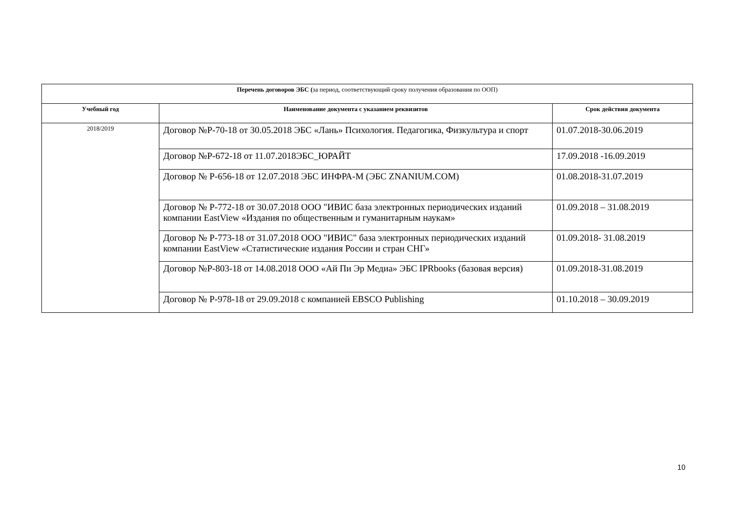| Перечень договоров ЭБС ( за период, соответствующий сроку получения образования по ООП) | | |
| Учебный год | Наименование документа с указанием реквизитов | Срок действия документа |
| 2018/2019 | Договор №Р-70-18 от 30.05.2018 ЭБС «Лань» Психология. Педагогика, Физкультура и спорт | 01.07.2018-30.06.2019 |
| | Договор №Р-672-18 от 11.07.2018ЭБС_ЮРАЙТ | 17.09.2018 -16.09.2019 |
| | Договор № Р-656-18 от 12.07.2018 ЭБС ИНФРА-М (ЭБС ZNANIUM.COM) | 01.08.2018-31.07.2019 |
| | Договор № Р-772-18 от 30.07.2018 ООО "ИВИС база электронных периодических изданий компании EastView «Издания по общественным и гуманитарным наукам» | 01.09.2018 – 31.08.2019 |
| | Договор № Р-773-18 от 31.07.2018 ООО "ИВИС" база электронных периодических изданий компании EastView «Статистические издания России и стран СНГ» | 01.09.2018- 31.08.2019 |
| | Договор №Р-803-18 от 14.08.2018 ООО «Ай Пи Эр Медиа» ЭБС IPRbooks (базовая версия) | 01.09.2018-31.08.2019 |
| | Договор № Р-978-18 от 29.09.2018 с компанией EBSCO Publishing | 01.10.2018 – 30.09.2019 |
10